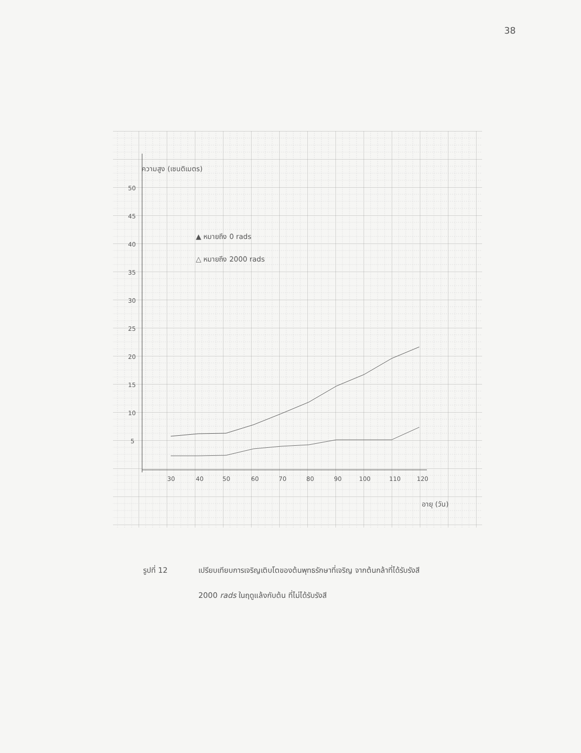38
ความสูง (เซนติเมตร)
50
45
40
35
30
25
20
15
10
5
30
40
50
60
70
80
90
100
110
120
อายุ (วัน)
▲ หมายถึง 0 rads
△ หมายถึง 2000 rads
รูปที่ 12 เปรียบเทียบการเจริญเติบโตของต้นพุทธรักษาที่เจริญ จากต้นกล้าที่ได้รับรังสี 2000 rads ในฤดูแล้งกับต้น ที่ไม่ได้รับรังสี